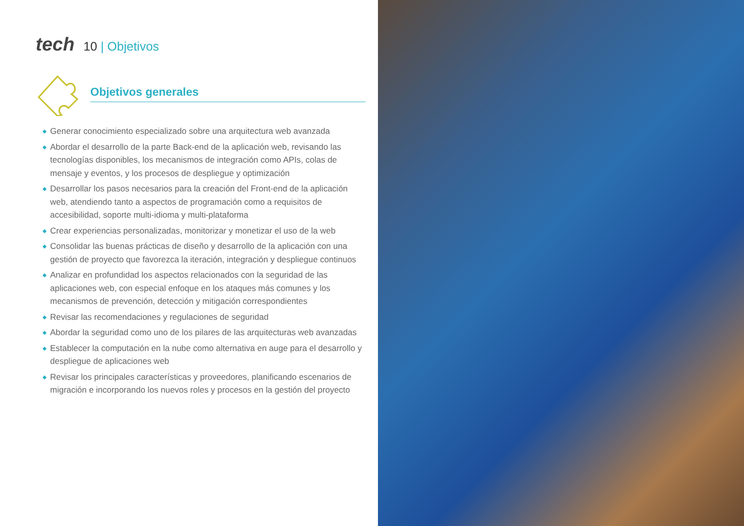tech 10 | Objetivos
Objetivos generales
◆ Generar conocimiento especializado sobre una arquitectura web avanzada
◆ Abordar el desarrollo de la parte Back-end de la aplicación web, revisando las tecnologías disponibles, los mecanismos de integración como APIs, colas de mensaje y eventos, y los procesos de despliegue y optimización
◆ Desarrollar los pasos necesarios para la creación del Front-end de la aplicación web, atendiendo tanto a aspectos de programación como a requisitos de accesibilidad, soporte multi-idioma y multi-plataforma
◆ Crear experiencias personalizadas, monitorizar y monetizar el uso de la web
◆ Consolidar las buenas prácticas de diseño y desarrollo de la aplicación con una gestión de proyecto que favorezca la iteración, integración y despliegue continuos
◆ Analizar en profundidad los aspectos relacionados con la seguridad de las aplicaciones web, con especial enfoque en los ataques más comunes y los mecanismos de prevención, detección y mitigación correspondientes
◆ Revisar las recomendaciones y regulaciones de seguridad
◆ Abordar la seguridad como uno de los pilares de las arquitecturas web avanzadas
◆ Establecer la computación en la nube como alternativa en auge para el desarrollo y despliegue de aplicaciones web
◆ Revisar los principales características y proveedores, planificando escenarios de migración e incorporando los nuevos roles y procesos en la gestión del proyecto